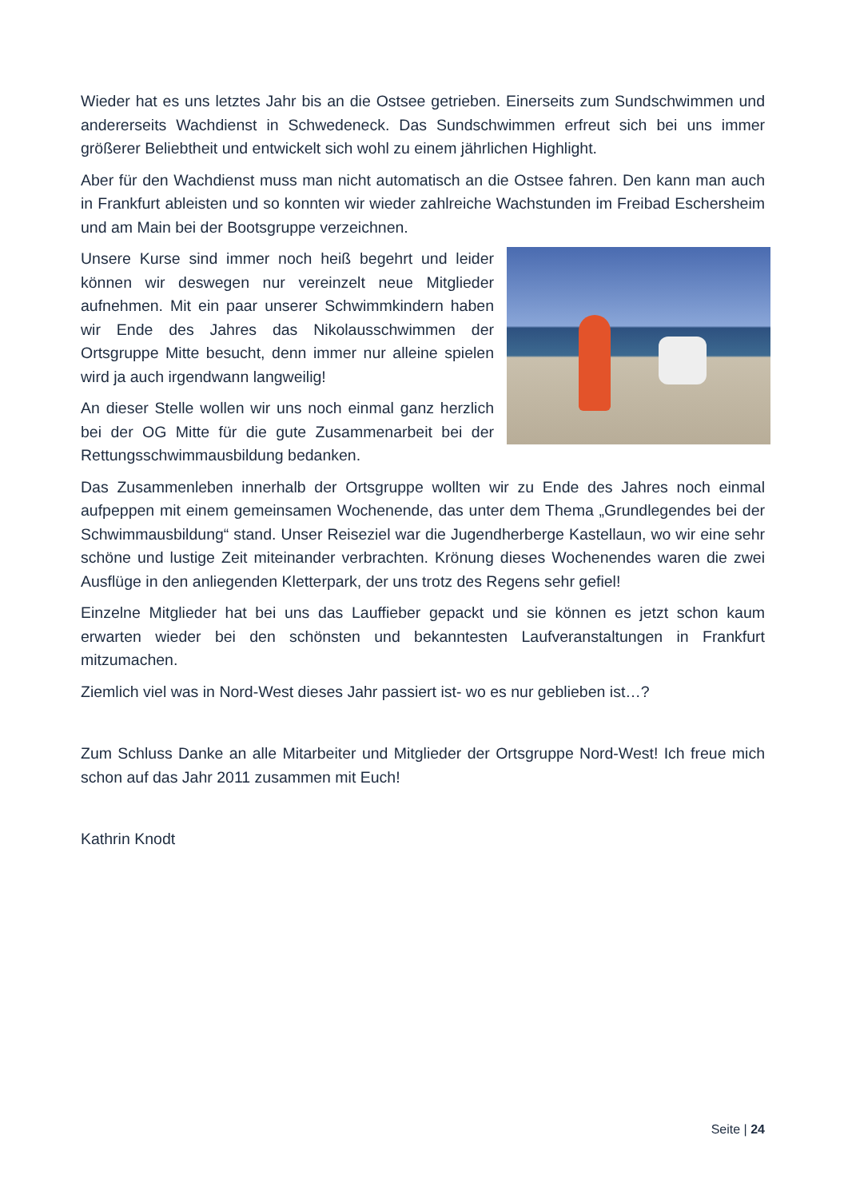Wieder hat es uns letztes Jahr bis an die Ostsee getrieben. Einerseits zum Sundschwimmen und andererseits Wachdienst in Schwedeneck. Das Sundschwimmen erfreut sich bei uns immer größerer Beliebtheit und entwickelt sich wohl zu einem jährlichen Highlight.
Aber für den Wachdienst muss man nicht automatisch an die Ostsee fahren. Den kann man auch in Frankfurt ableisten und so konnten wir wieder zahlreiche Wachstunden im Freibad Eschersheim und am Main bei der Bootsgruppe verzeichnen.
Unsere Kurse sind immer noch heiß begehrt und leider können wir deswegen nur vereinzelt neue Mitglieder aufnehmen. Mit ein paar unserer Schwimmkindern haben wir Ende des Jahres das Nikolausschwimmen der Ortsgruppe Mitte besucht, denn immer nur alleine spielen wird ja auch irgendwann langweilig!
An dieser Stelle wollen wir uns noch einmal ganz herzlich bei der OG Mitte für die gute Zusammenarbeit bei der Rettungsschwimmausbildung bedanken.
Das Zusammenleben innerhalb der Ortsgruppe wollten wir zu Ende des Jahres noch einmal aufpeppen mit einem gemeinsamen Wochenende, das unter dem Thema „Grundlegendes bei der Schwimmausbildung“ stand. Unser Reiseziel war die Jugendherberge Kastellaun, wo wir eine sehr schöne und lustige Zeit miteinander verbrachten. Krönung dieses Wochenendes waren die zwei Ausflüge in den anliegenden Kletterpark, der uns trotz des Regens sehr gefiel!
Einzelne Mitglieder hat bei uns das Lauffieber gepackt und sie können es jetzt schon kaum erwarten wieder bei den schönsten und bekanntesten Laufveranstaltungen in Frankfurt mitzumachen.
Ziemlich viel was in Nord-West dieses Jahr passiert ist- wo es nur geblieben ist…?
Zum Schluss Danke an alle Mitarbeiter und Mitglieder der Ortsgruppe Nord-West! Ich freue mich schon auf das Jahr 2011 zusammen mit Euch!
Kathrin Knodt
Seite | 24